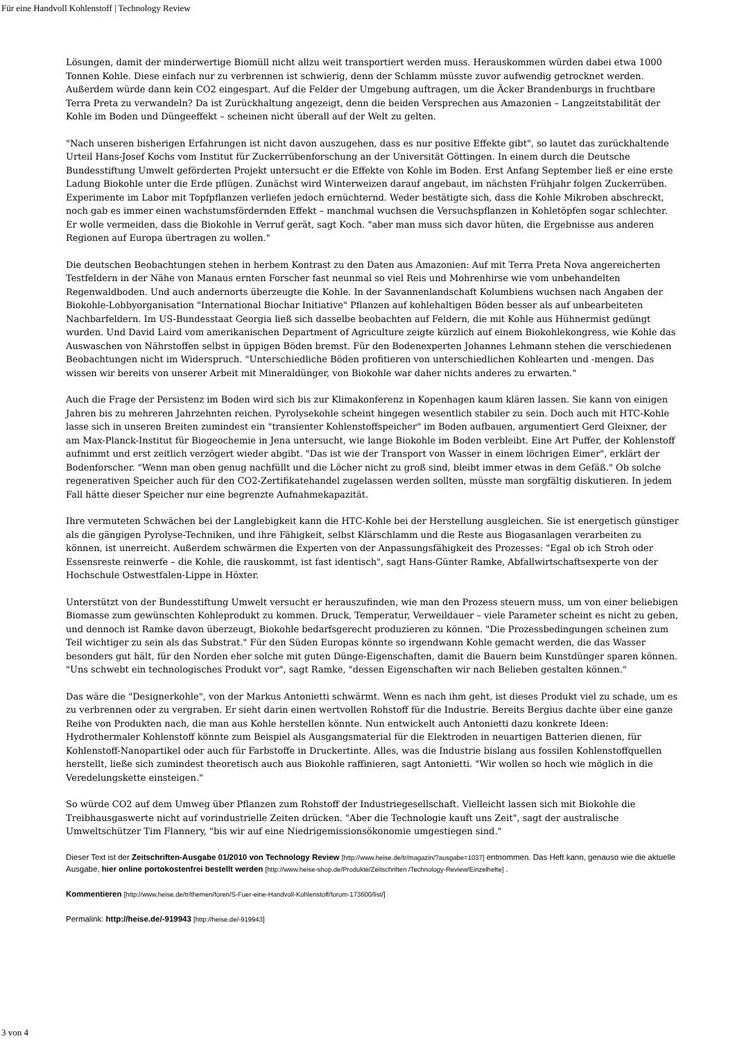Für eine Handvoll Kohlenstoff | Technology Review
Lösungen, damit der minderwertige Biomüll nicht allzu weit transportiert werden muss. Herauskommen würden dabei etwa 1000 Tonnen Kohle. Diese einfach nur zu verbrennen ist schwierig, denn der Schlamm müsste zuvor aufwendig getrocknet werden. Außerdem würde dann kein CO2 eingespart. Auf die Felder der Umgebung auftragen, um die Äcker Brandenburgs in fruchtbare Terra Preta zu verwandeln? Da ist Zurückhaltung angezeigt, denn die beiden Versprechen aus Amazonien – Langzeitstabilität der Kohle im Boden und Düngeeffekt – scheinen nicht überall auf der Welt zu gelten.
"Nach unseren bisherigen Erfahrungen ist nicht davon auszugehen, dass es nur positive Effekte gibt", so lautet das zurückhaltende Urteil Hans-Josef Kochs vom Institut für Zuckerrübenforschung an der Universität Göttingen. In einem durch die Deutsche Bundesstiftung Umwelt geförderten Projekt untersucht er die Effekte von Kohle im Boden. Erst Anfang September ließ er eine erste Ladung Biokohle unter die Erde pflügen. Zunächst wird Winterweizen darauf angebaut, im nächsten Frühjahr folgen Zuckerrüben. Experimente im Labor mit Topfpflanzen verliefen jedoch ernüchternd. Weder bestätigte sich, dass die Kohle Mikroben abschreckt, noch gab es immer einen wachstumsfördernden Effekt – manchmal wuchsen die Versuchspflanzen in Kohletöpfen sogar schlechter. Er wolle vermeiden, dass die Biokohle in Verruf gerät, sagt Koch. "aber man muss sich davor hüten, die Ergebnisse aus anderen Regionen auf Europa übertragen zu wollen."
Die deutschen Beobachtungen stehen in herbem Kontrast zu den Daten aus Amazonien: Auf mit Terra Preta Nova angereicherten Testfeldern in der Nähe von Manaus ernten Forscher fast neunmal so viel Reis und Mohrenhirse wie vom unbehandelten Regenwaldboden. Und auch andernorts überzeugte die Kohle. In der Savannenlandschaft Kolumbiens wuchsen nach Angaben der Biokohle-Lobbyorganisation "International Biochar Initiative" Pflanzen auf kohlehaltigen Böden besser als auf unbearbeiteten Nachbarfeldern. Im US-Bundesstaat Georgia ließ sich dasselbe beobachten auf Feldern, die mit Kohle aus Hühnermist gedüngt wurden. Und David Laird vom amerikanischen Department of Agriculture zeigte kürzlich auf einem Biokohlekongress, wie Kohle das Auswaschen von Nährstoffen selbst in üppigen Böden bremst. Für den Bodenexperten Johannes Lehmann stehen die verschiedenen Beobachtungen nicht im Widerspruch. "Unterschiedliche Böden profitieren von unterschiedlichen Kohlearten und -mengen. Das wissen wir bereits von unserer Arbeit mit Mineraldünger, von Biokohle war daher nichts anderes zu erwarten."
Auch die Frage der Persistenz im Boden wird sich bis zur Klimakonferenz in Kopenhagen kaum klären lassen. Sie kann von einigen Jahren bis zu mehreren Jahrzehnten reichen. Pyrolysekohle scheint hingegen wesentlich stabiler zu sein. Doch auch mit HTC-Kohle lasse sich in unseren Breiten zumindest ein "transienter Kohlenstoffspeicher" im Boden aufbauen, argumentiert Gerd Gleixner, der am Max-Planck-Institut für Biogeochemie in Jena untersucht, wie lange Biokohle im Boden verbleibt. Eine Art Puffer, der Kohlenstoff aufnimmt und erst zeitlich verzögert wieder abgibt. "Das ist wie der Transport von Wasser in einem löchrigen Eimer", erklärt der Bodenforscher. "Wenn man oben genug nachfüllt und die Löcher nicht zu groß sind, bleibt immer etwas in dem Gefäß." Ob solche regenerativen Speicher auch für den CO2-Zertifikatehandel zugelassen werden sollten, müsste man sorgfältig diskutieren. In jedem Fall hätte dieser Speicher nur eine begrenzte Aufnahmekapazität.
Ihre vermuteten Schwächen bei der Langlebigkeit kann die HTC-Kohle bei der Herstellung ausgleichen. Sie ist energetisch günstiger als die gängigen Pyrolyse-Techniken, und ihre Fähigkeit, selbst Klärschlamm und die Reste aus Biogasanlagen verarbeiten zu können, ist unerreicht. Außerdem schwärmen die Experten von der Anpassungsfähigkeit des Prozesses: "Egal ob ich Stroh oder Essensreste reinwerfe – die Kohle, die rauskommt, ist fast identisch", sagt Hans-Günter Ramke, Abfallwirtschaftsexperte von der Hochschule Ostwestfalen-Lippe in Höxter.
Unterstützt von der Bundesstiftung Umwelt versucht er herauszufinden, wie man den Prozess steuern muss, um von einer beliebigen Biomasse zum gewünschten Kohleprodukt zu kommen. Druck, Temperatur, Verweildauer – viele Parameter scheint es nicht zu geben, und dennoch ist Ramke davon überzeugt, Biokohle bedarfsgerecht produzieren zu können. "Die Prozessbedingungen scheinen zum Teil wichtiger zu sein als das Substrat." Für den Süden Europas könnte so irgendwann Kohle gemacht werden, die das Wasser besonders gut hält, für den Norden eher solche mit guten Dünge-Eigenschaften, damit die Bauern beim Kunstdünger sparen können. "Uns schwebt ein technologisches Produkt vor", sagt Ramke, "dessen Eigenschaften wir nach Belieben gestalten können."
Das wäre die "Designerkohle", von der Markus Antonietti schwärmt. Wenn es nach ihm geht, ist dieses Produkt viel zu schade, um es zu verbrennen oder zu vergraben. Er sieht darin einen wertvollen Rohstoff für die Industrie. Bereits Bergius dachte über eine ganze Reihe von Produkten nach, die man aus Kohle herstellen könnte. Nun entwickelt auch Antonietti dazu konkrete Ideen: Hydrothermaler Kohlenstoff könnte zum Beispiel als Ausgangsmaterial für die Elektroden in neuartigen Batterien dienen, für Kohlenstoff-Nanopartikel oder auch für Farbstoffe in Druckertinte. Alles, was die Industrie bislang aus fossilen Kohlenstoffquellen herstellt, ließe sich zumindest theoretisch auch aus Biokohle raffinieren, sagt Antonietti. "Wir wollen so hoch wie möglich in die Veredelungskette einsteigen."
So würde CO2 auf dem Umweg über Pflanzen zum Rohstoff der Industriegesellschaft. Vielleicht lassen sich mit Biokohle die Treibhausgaswerte nicht auf vorindustrielle Zeiten drücken. "Aber die Technologie kauft uns Zeit", sagt der australische Umweltschützer Tim Flannery, "bis wir auf eine Niedrigemissionsökonomie umgestiegen sind."
Dieser Text ist der Zeitschriften-Ausgabe 01/2010 von Technology Review [http://www.heise.de/tr/magazin/?ausgabe=1037] entnommen. Das Heft kann, genauso wie die aktuelle Ausgabe, hier online portokostenfrei bestellt werden [http://www.heise-shop.de/Produkte/Zeitschriften /Technology-Review/Einzelhefte] .
Kommentieren [http://www.heise.de/tr/themen/foren/S-Fuer-eine-Handvoll-Kohlenstoff/forum-173600/list/]
Permalink: http://heise.de/-919943 [http://heise.de/-919943]
3 von 4